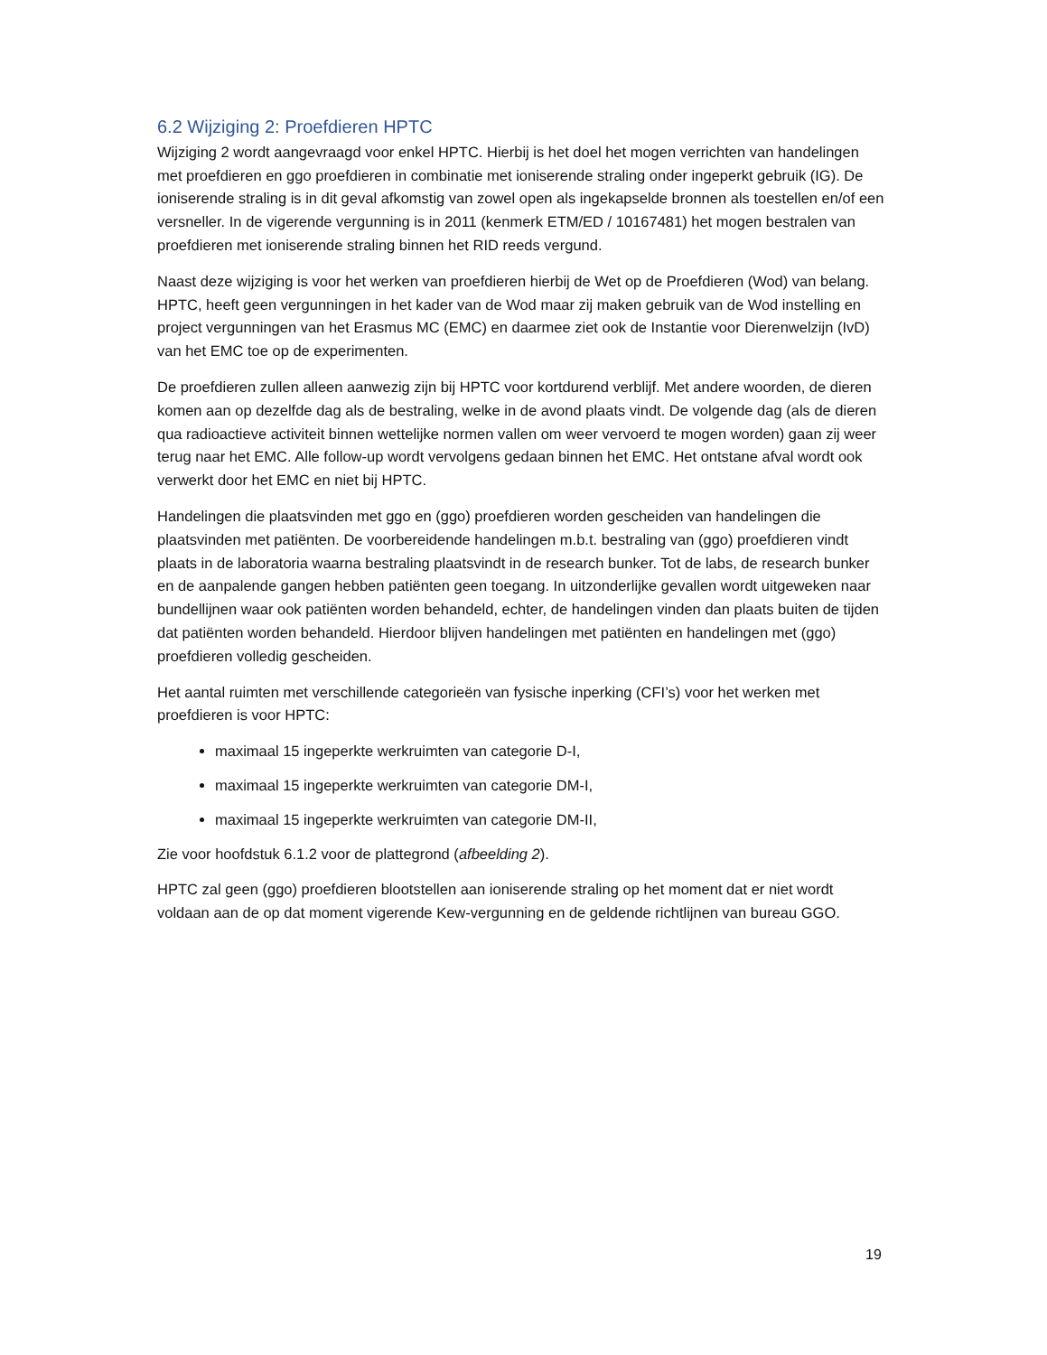6.2 Wijziging 2: Proefdieren HPTC
Wijziging 2 wordt aangevraagd voor enkel HPTC. Hierbij is het doel het mogen verrichten van handelingen met proefdieren en ggo proefdieren in combinatie met ioniserende straling onder ingeperkt gebruik (IG). De ioniserende straling is in dit geval afkomstig van zowel open als ingekapselde bronnen als toestellen en/of een versneller. In de vigerende vergunning is in 2011 (kenmerk ETM/ED / 10167481) het mogen bestralen van proefdieren met ioniserende straling binnen het RID reeds vergund.
Naast deze wijziging is voor het werken van proefdieren hierbij de Wet op de Proefdieren (Wod) van belang. HPTC, heeft geen vergunningen in het kader van de Wod maar zij maken gebruik van de Wod instelling en project vergunningen van het Erasmus MC (EMC) en daarmee ziet ook de Instantie voor Dierenwelzijn (IvD) van het EMC toe op de experimenten.
De proefdieren zullen alleen aanwezig zijn bij HPTC voor kortdurend verblijf. Met andere woorden, de dieren komen aan op dezelfde dag als de bestraling, welke in de avond plaats vindt. De volgende dag (als de dieren qua radioactieve activiteit binnen wettelijke normen vallen om weer vervoerd te mogen worden) gaan zij weer terug naar het EMC. Alle follow-up wordt vervolgens gedaan binnen het EMC. Het ontstane afval wordt ook verwerkt door het EMC en niet bij HPTC.
Handelingen die plaatsvinden met ggo en (ggo) proefdieren worden gescheiden van handelingen die plaatsvinden met patiënten. De voorbereidende handelingen m.b.t. bestraling van (ggo) proefdieren vindt plaats in de laboratoria waarna bestraling plaatsvindt in de research bunker. Tot de labs, de research bunker en de aanpalende gangen hebben patiënten geen toegang. In uitzonderlijke gevallen wordt uitgeweken naar bundellijnen waar ook patiënten worden behandeld, echter, de handelingen vinden dan plaats buiten de tijden dat patiënten worden behandeld. Hierdoor blijven handelingen met patiënten en handelingen met (ggo) proefdieren volledig gescheiden.
Het aantal ruimten met verschillende categorieën van fysische inperking (CFI’s) voor het werken met proefdieren is voor HPTC:
maximaal 15 ingeperkte werkruimten van categorie D-I,
maximaal 15 ingeperkte werkruimten van categorie DM-I,
maximaal 15 ingeperkte werkruimten van categorie DM-II,
Zie voor hoofdstuk 6.1.2 voor de plattegrond (afbeelding 2).
HPTC zal geen (ggo) proefdieren blootstellen aan ioniserende straling op het moment dat er niet wordt voldaan aan de op dat moment vigerende Kew-vergunning en de geldende richtlijnen van bureau GGO.
19